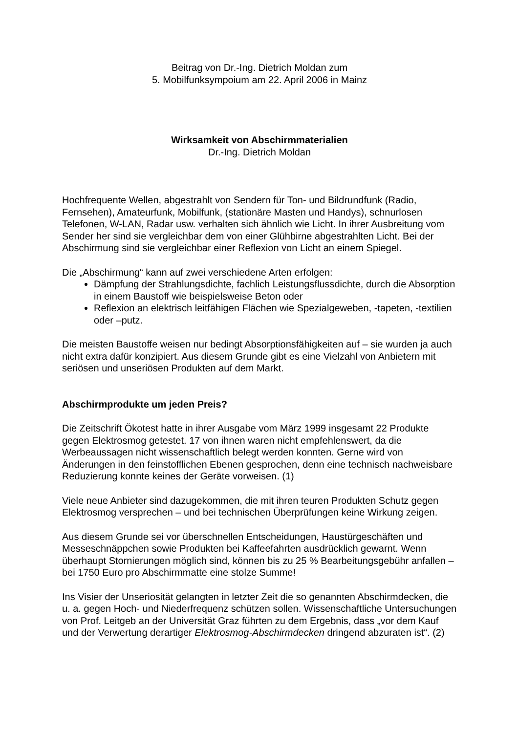Beitrag von Dr.-Ing. Dietrich Moldan zum
5. Mobilfunksympoium am 22. April 2006 in Mainz
Wirksamkeit von Abschirmmaterialien
Dr.-Ing. Dietrich Moldan
Hochfrequente Wellen, abgestrahlt von Sendern für Ton- und Bildrundfunk (Radio, Fernsehen), Amateurfunk, Mobilfunk, (stationäre Masten und Handys), schnurlosen Telefonen, W-LAN, Radar usw. verhalten sich ähnlich wie Licht. In ihrer Ausbreitung vom Sender her sind sie vergleichbar dem von einer Glühbirne abgestrahlten Licht. Bei der Abschirmung sind sie vergleichbar einer Reflexion von Licht an einem Spiegel.
Die „Abschirmung“ kann auf zwei verschiedene Arten erfolgen:
Dämpfung der Strahlungsdichte, fachlich Leistungsflussdichte, durch die Absorption in einem Baustoff wie beispielsweise Beton oder
Reflexion an elektrisch leitfähigen Flächen wie Spezialgeweben, -tapeten, -textilien oder –putz.
Die meisten Baustoffe weisen nur bedingt Absorptionsfähigkeiten auf – sie wurden ja auch nicht extra dafür konzipiert. Aus diesem Grunde gibt es eine Vielzahl von Anbietern mit seriösen und unseriösen Produkten auf dem Markt.
Abschirmprodukte um jeden Preis?
Die Zeitschrift Ökotest hatte in ihrer Ausgabe vom März 1999 insgesamt 22 Produkte gegen Elektrosmog getestet. 17 von ihnen waren nicht empfehlenswert, da die Werbeaussagen nicht wissenschaftlich belegt werden konnten. Gerne wird von Änderungen in den feinstofflichen Ebenen gesprochen, denn eine technisch nachweisbare Reduzierung konnte keines der Geräte vorweisen. (1)
Viele neue Anbieter sind dazugekommen, die mit ihren teuren Produkten Schutz gegen Elektrosmog versprechen – und bei technischen Überprüfungen keine Wirkung zeigen.
Aus diesem Grunde sei vor überschnellen Entscheidungen, Haustürgeschäften und Messeschnäppchen sowie Produkten bei Kaffeefahrten ausdrücklich gewarnt. Wenn überhaupt Stornierungen möglich sind, können bis zu 25 % Bearbeitungsgebühr anfallen – bei 1750 Euro pro Abschirmmatte eine stolze Summe!
Ins Visier der Unseriosität gelangten in letzter Zeit die so genannten Abschirmdecken, die u. a. gegen Hoch- und Niederfrequenz schützen sollen. Wissenschaftliche Untersuchungen von Prof. Leitgeb an der Universität Graz führten zu dem Ergebnis, dass „vor dem Kauf und der Verwertung derartiger Elektrosmog-Abschirmdecken dringend abzuraten ist“. (2)